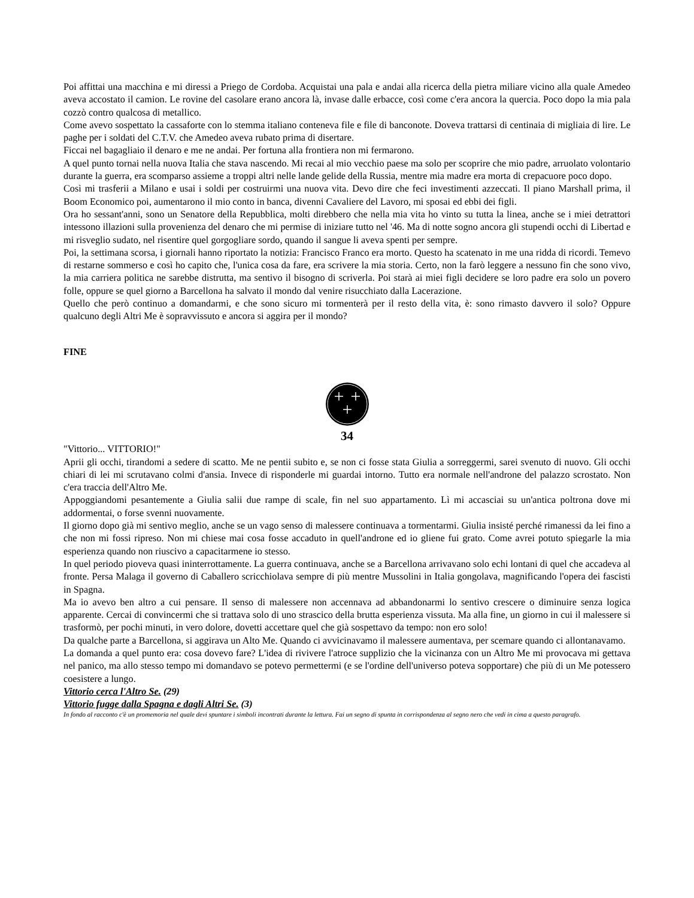Poi affittai una macchina e mi diressi a Priego de Cordoba. Acquistai una pala e andai alla ricerca della pietra miliare vicino alla quale Amedeo aveva accostato il camion. Le rovine del casolare erano ancora là, invase dalle erbacce, così come c'era ancora la quercia. Poco dopo la mia pala cozzò contro qualcosa di metallico.
Come avevo sospettato la cassaforte con lo stemma italiano conteneva file e file di banconote. Doveva trattarsi di centinaia di migliaia di lire. Le paghe per i soldati del C.T.V. che Amedeo aveva rubato prima di disertare.
Ficcai nel bagagliaio il denaro e me ne andai. Per fortuna alla frontiera non mi fermarono.
A quel punto tornai nella nuova Italia che stava nascendo. Mi recai al mio vecchio paese ma solo per scoprire che mio padre, arruolato volontario durante la guerra, era scomparso assieme a troppi altri nelle lande gelide della Russia, mentre mia madre era morta di crepacuore poco dopo.
Così mi trasferii a Milano e usai i soldi per costruirmi una nuova vita. Devo dire che feci investimenti azzeccati. Il piano Marshall prima, il Boom Economico poi, aumentarono il mio conto in banca, divenni Cavaliere del Lavoro, mi sposai ed ebbi dei figli.
Ora ho sessant'anni, sono un Senatore della Repubblica, molti direbbero che nella mia vita ho vinto su tutta la linea, anche se i miei detrattori intessono illazioni sulla provenienza del denaro che mi permise di iniziare tutto nel '46. Ma di notte sogno ancora gli stupendi occhi di Libertad e mi risveglio sudato, nel risentire quel gorgogliare sordo, quando il sangue li aveva spenti per sempre.
Poi, la settimana scorsa, i giornali hanno riportato la notizia: Francisco Franco era morto. Questo ha scatenato in me una ridda di ricordi. Temevo di restarne sommerso e così ho capito che, l'unica cosa da fare, era scrivere la mia storia. Certo, non la farò leggere a nessuno fin che sono vivo, la mia carriera politica ne sarebbe distrutta, ma sentivo il bisogno di scriverla. Poi starà ai miei figli decidere se loro padre era solo un povero folle, oppure se quel giorno a Barcellona ha salvato il mondo dal venire risucchiato dalla Lacerazione.
Quello che però continuo a domandarmi, e che sono sicuro mi tormenterà per il resto della vita, è: sono rimasto davvero il solo? Oppure qualcuno degli Altri Me è sopravvissuto e ancora si aggira per il mondo?
FINE
34
"Vittorio... VITTORIO!"
Aprii gli occhi, tirandomi a sedere di scatto. Me ne pentii subito e, se non ci fosse stata Giulia a sorreggermi, sarei svenuto di nuovo. Gli occhi chiari di lei mi scrutavano colmi d'ansia. Invece di risponderle mi guardai intorno. Tutto era normale nell'androne del palazzo scrostato. Non c'era traccia dell'Altro Me.
Appoggiandomi pesantemente a Giulia salii due rampe di scale, fin nel suo appartamento. Lì mi accasciai su un'antica poltrona dove mi addormentai, o forse svenni nuovamente.
Il giorno dopo già mi sentivo meglio, anche se un vago senso di malessere continuava a tormentarmi. Giulia insisté perché rimanessi da lei fino a che non mi fossi ripreso. Non mi chiese mai cosa fosse accaduto in quell'androne ed io gliene fui grato. Come avrei potuto spiegarle la mia esperienza quando non riuscivo a capacitarmene io stesso.
In quel periodo pioveva quasi ininterrottamente. La guerra continuava, anche se a Barcellona arrivavano solo echi lontani di quel che accadeva al fronte. Persa Malaga il governo di Caballero scricchiolava sempre di più mentre Mussolini in Italia gongolava, magnificando l'opera dei fascisti in Spagna.
Ma io avevo ben altro a cui pensare. Il senso di malessere non accennava ad abbandonarmi lo sentivo crescere o diminuire senza logica apparente. Cercai di convincermi che si trattava solo di uno strascico della brutta esperienza vissuta. Ma alla fine, un giorno in cui il malessere si trasformò, per pochi minuti, in vero dolore, dovetti accettare quel che già sospettavo da tempo: non ero solo!
Da qualche parte a Barcellona, si aggirava un Alto Me. Quando ci avvicinavamo il malessere aumentava, per scemare quando ci allontanavamo.
La domanda a quel punto era: cosa dovevo fare? L'idea di rivivere l'atroce supplizio che la vicinanza con un Altro Me mi provocava mi gettava nel panico, ma allo stesso tempo mi domandavo se potevo permettermi (e se l'ordine dell'universo poteva sopportare) che più di un Me potessero coesistere a lungo.
Vittorio cerca l'Altro Se. (29)
Vittorio fugge dalla Spagna e dagli Altri Se. (3)
In fondo al racconto c'è un promemoria nel quale devi spuntare i simboli incontrati durante la lettura. Fai un segno di spunta in corrispondenza al segno nero che vedi in cima a questo paragrafo.